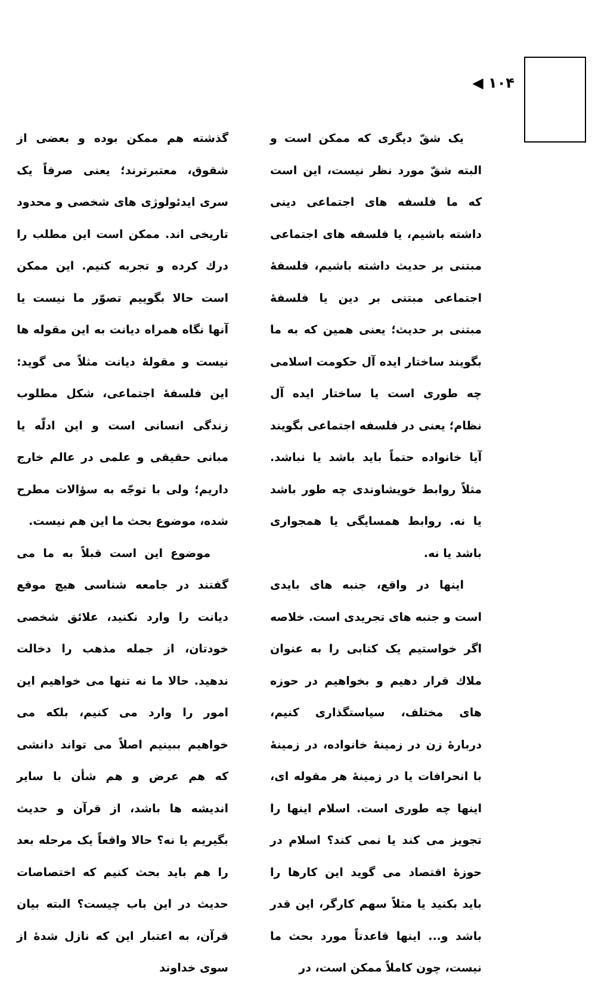۱۰۴ ◀
یک شقّ دیگری که ممکن است و البته شقّ مورد نظر نیست، این است که ما فلسفه های اجتماعی دینی داشته باشیم، یا فلسفه های اجتماعی مبتنی بر حدیث داشته باشیم، فلسفهٔ اجتماعی مبتنی بر دین یا فلسفهٔ مبتنی بر حدیث؛ یعنی همین که به ما بگویند ساختار ایده آل حکومت اسلامی چه طوری است یا ساختار ایده آل نظام؛ یعنی در فلسفه اجتماعی بگویند آیا خانواده حتماً باید باشد یا نباشد. مثلاً روابط خویشاوندی چه طور باشد یا نه. روابط همسایگی یا همجواری باشد یا نه.
اینها در واقع، جنبه های بایدی است و جنبه های تجریدی است. خلاصه اگر خواستیم یک کتابی را به عنوان ملاك قرار دهیم و بخواهیم در حوزه های مختلف، سیاستگذاری کنیم، دربارهٔ زن در زمینهٔ خانواده، در زمینهٔ با انحرافات یا در زمینهٔ هر مقوله ای، اینها چه طوری است. اسلام اینها را تجویز می کند یا نمی کند؟ اسلام در حوزهٔ اقتصاد می گوید این کارها را باید بکنید یا مثلاً سهم کارگر، این قدر باشد و... اینها قاعدتاً مورد بحث ما نیست، چون کاملاً ممکن است، در
گذشته هم ممکن بوده و بعضی از شقوق، معتبرترند؛ یعنی صرفاً یک سری ایدئولوژی های شخصی و محدود تاریخی اند. ممکن است این مطلب را درك کرده و تجربه کنیم. این ممکن است حالا بگوییم تصوّر ما نیست یا آنها نگاه همراه دیانت به این مقوله ها نیست و مقولهٔ دیانت مثلاً می گوید: این فلسفهٔ اجتماعی، شکل مطلوب زندگی انسانی است و این ادلّه یا مبانی حقیقی و علمی در عالم خارج داریم؛ ولی با توجّه به سؤالات مطرح شده، موضوع بحث ما این هم نیست.
موضوع این است قبلاً به ما می گفتند در جامعه شناسی هیچ موقع دیانت را وارد نکنید، علائق شخصی خودتان، از جمله مذهب را دخالت ندهید. حالا ما نه تنها می خواهیم این امور را وارد می کنیم، بلکه می خواهیم ببینیم اصلاً می تواند دانشی که هم عرض و هم شأن با سایر اندیشه ها باشد، از قرآن و حدیث بگیریم یا نه؟ حالا واقعاً یک مرحله بعد را هم باید بحث کنیم که اختصاصات حدیث در این باب چیست؟ البته بیان قرآن، به اعتبار این که نازل شدهٔ از سوی خداوند